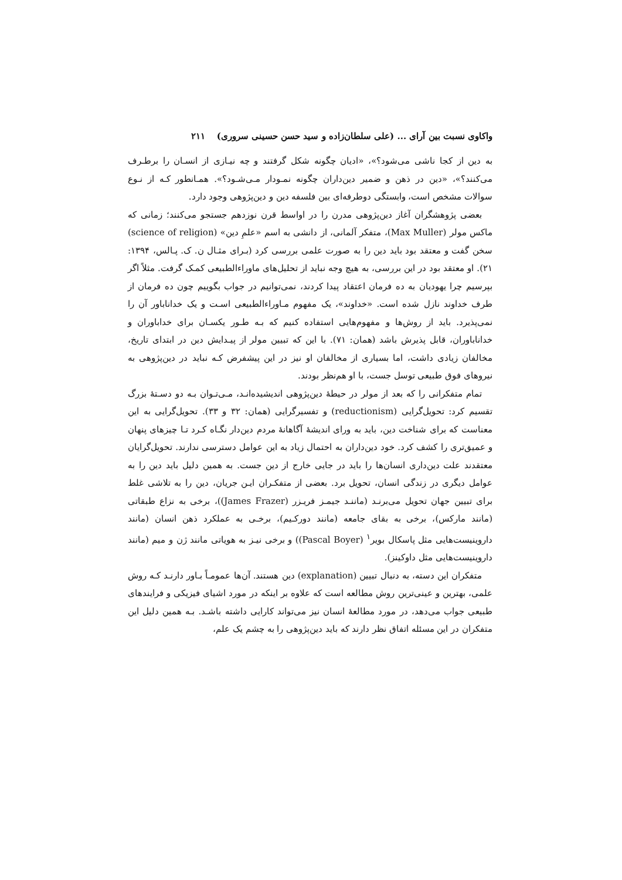واکاوی نسبت بین آرای ... (علی سلطان‌زاده و سید حسن حسینی سروری) ۲۱۱
به دین از کجا ناشی می‌شود؟»، «ادیان چگونه شکل گرفتند و چه نیـازی از انسـان را برطـرف می‌کنند؟»، «دین در ذهن و ضمیر دین‌داران چگونه نمـودار مـی‌شـود؟». همـانطور کـه از نـوع سوالات مشخص است، وابستگی دوطرفه‌ای بین فلسفه دین و دین‌پژوهی وجود دارد.
بعضی پژوهشگران آغاز دین‌پژوهی مدرن را در اواسط قرن نوزدهم جستجو می‌کنند؛ زمانی که ماکس مولر (Max Muller)، متفکر آلمانی، از دانشی به اسم «علمِ دین» (science of religion) سخن گفت و معتقد بود باید دین را به صورت علمی بررسی کرد (بـرای مثـال ن. ک. پـالس، ۱۳۹۴: ۲۱). او معتقد بود در این بررسی، به هیچ وجه نباید از تحلیل‌های ماوراءالطبیعی کمـک گرفت. مثلاً اگر بپرسیم چرا یهودیان به ده فرمان اعتقاد پیدا کردند، نمی‌توانیم در جواب بگوییم چون ده فرمان از طرف خداوند نازل شده است. «خداوند»، یک مفهوم مـاوراءالطبیعی اسـت و یک خداناباور آن را نمی‌پذیرد. باید از روش‌ها و مفهوم‌هایی استفاده کنیم که بـه طـور یکسـان برای خداباوران و خداناباوران، قابل پذیرش باشد (همان: ۷۱). با این که تبیین مولر از پیـدایش دین در ابتدای تاریخ، مخالفان زیادی داشت، اما بسیاری از مخالفان او نیز در این پیشفرض کـه نباید در دین‌پژوهی به نیروهای فوق طبیعی توسل جست، با او هم‌نظر بودند.
تمام متفکرانی را که بعد از مولر در حیطهٔ دین‌پژوهی اندیشیده‌انـد، مـی‌تـوان بـه دو دسـتهٔ بزرگ تقسیم کرد: تحویل‌گرایی (reductionism) و تفسیرگرایی (همان: ۳۲ و ۳۳). تحویل‌گرایی به این معناست که برای شناخت دین، باید به ورای اندیشهٔ آگاهانهٔ مردم دین‌دار نگـاه کـرد تـا چیزهای پنهان و عمیق‌تری را کشف کرد. خود دین‌داران به احتمال زیاد به این عوامل دسترسی ندارند. تحویل‌گرایان معتقدند علت دین‌داری انسان‌ها را باید در جایی خارج از دین جست. به همین دلیل باید دین را به عوامل دیگری در زندگی انسان، تحویل برد. بعضی از متفکـران ایـن جریان، دین را به تلاشی غلط برای تبیین جهان تحویل می‌برنـد (ماننـد جیمـز فریـزر (James Frazer))، برخی به نزاع طبقاتی (مانند مارکس)، برخی به بقای جامعه (مانند دورکـیم)، برخـی به عملکرد ذهن انسان (مانند داروینیست‌هایی مثل پاسکال بویر<sup>۱</sup> (Pascal Boyer)) و برخی نیـز به هویاتی مانند ژن و میم (مانند داروینیست‌هایی مثل داوکینز).
متفکران این دسته، به دنبال تبیین (explanation) دین هستند. آن‌ها عمومـاً بـاور دارنـد کـه روش علمی، بهترین و عینی‌ترین روش مطالعه است که علاوه بر اینکه در مورد اشیای فیزیکی و فرایندهای طبیعی جواب می‌دهد، در مورد مطالعهٔ انسان نیز می‌تواند کارایی داشته باشـد. بـه همین دلیل این متفکران در این مسئله اتفاق نظر دارند که باید دین‌پژوهی را به چشم یک علم،